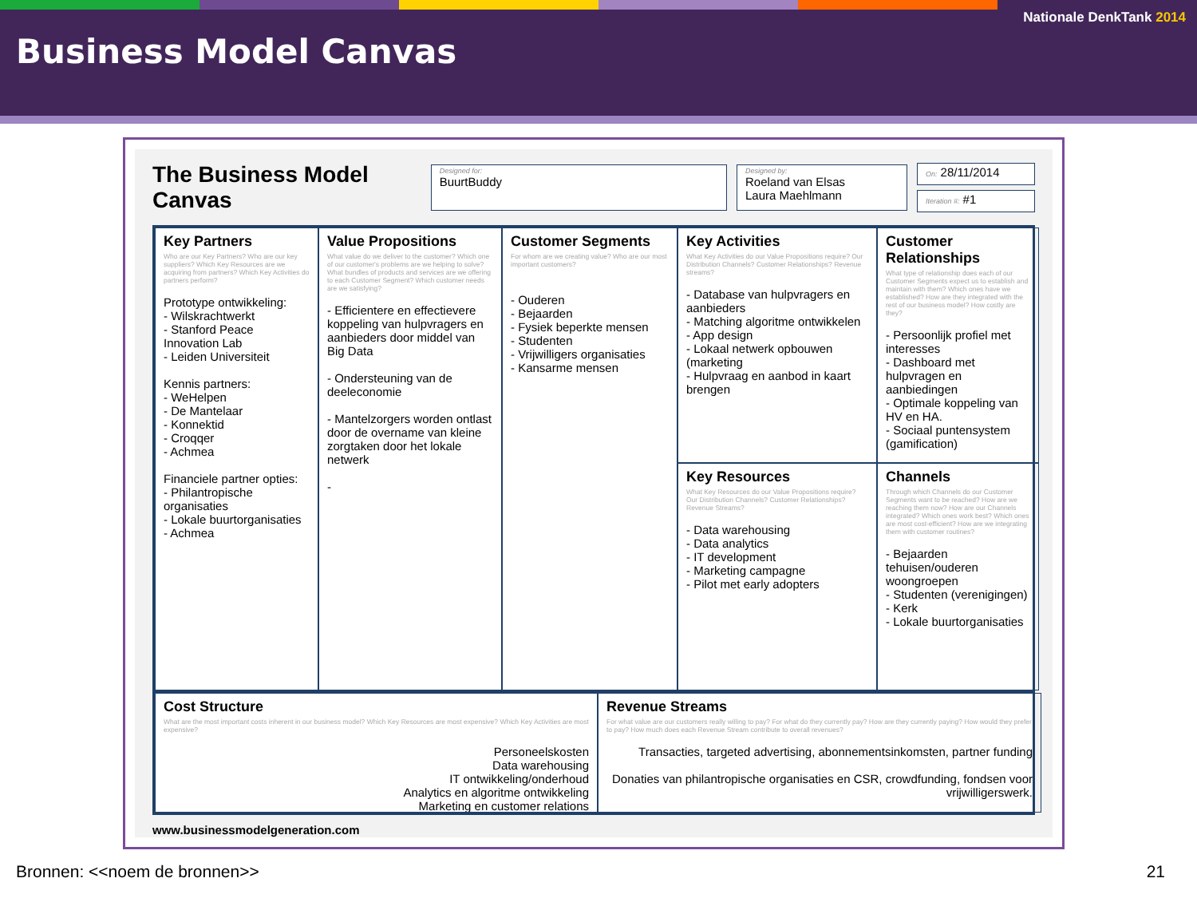Nationale DenkTank 2014
Business Model Canvas
The Business Model Canvas
Designed for:
BuurtBuddy
Designed by:
Roeland van Elsas
Laura Maehlmann
On: 28/11/2014
Iteration #: #1
Key Partners
Who are our Key Partners? Who are our key suppliers? Which Key Resources are we acquiring from partners? Which Key Activities do partners perform?
Prototype ontwikkeling:
- Wilskrachtwerkt
- Stanford Peace Innovation Lab
- Leiden Universiteit
Kennis partners:
- WeHelpen
- De Mantelaar
- Konnektid
- Croqqer
- Achmea
Financiele partner opties:
- Philantropische organisaties
- Lokale buurtorganisaties
- Achmea
Key Activities
What Key Activities do our Value Propositions require? Our Distribution Channels? Customer Relationships? Revenue streams?
- Database van hulpvragers en aanbieders
- Matching algoritme ontwikkelen
- App design
- Lokaal netwerk opbouwen (marketing
- Hulpvraag en aanbod in kaart brengen
Value Propositions
What value do we deliver to the customer? Which one of our customer's problems are we helping to solve? What bundles of products and services are we offering to each Customer Segment? Which customer needs are we satisfying?
- Efficientere en effectievere koppeling van hulpvragers en aanbieders door middel van Big Data
- Ondersteuning van de deeleconomie
- Mantelzorgers worden ontlast door de overname van kleine zorgtaken door het lokale netwerk
-
Customer Relationships
What type of relationship does each of our Customer Segments expect us to establish and maintain with them? Which ones have we established? How are they integrated with the rest of our business model? How costly are they?
- Persoonlijk profiel met interesses
- Dashboard met hulpvragen en aanbiedingen
- Optimale koppeling van HV en HA.
- Sociaal puntensystem (gamification)
Customer Segments
For whom are we creating value? Who are our most important customers?
- Ouderen
- Bejaarden
- Fysiek beperkte mensen
- Studenten
- Vrijwilligers organisaties
- Kansarme mensen
Key Resources
What Key Resources do our Value Propositions require? Our Distribution Channels? Customer Relationships? Revenue Streams?
- Data warehousing
- Data analytics
- IT development
- Marketing campagne
- Pilot met early adopters
Channels
Through which Channels do our Customer Segments want to be reached? How are we reaching them now? How are our Channels integrated? Which ones work best? Which ones are most cost-efficient? How are we integrating them with customer routines?
- Bejaarden tehuisen/ouderen woongroepen
- Studenten (verenigingen)
- Kerk
- Lokale buurtorganisaties
Cost Structure
What are the most important costs inherent in our business model? Which Key Resources are most expensive? Which Key Activities are most expensive?
Personeelskosten
Data warehousing
IT ontwikkeling/onderhoud
Analytics en algoritme ontwikkeling
Marketing en customer relations
Revenue Streams
For what value are our customers really willing to pay? For what do they currently pay? How are they currently paying? How would they prefer to pay? How much does each Revenue Stream contribute to overall revenues?
Transacties, targeted advertising, abonnementsinkomsten, partner funding
Donaties van philantropische organisaties en CSR, crowdfunding, fondsen voor vrijwilligerswerk.
www.businessmodelgeneration.com
Bronnen: <<noem de bronnen>> 21